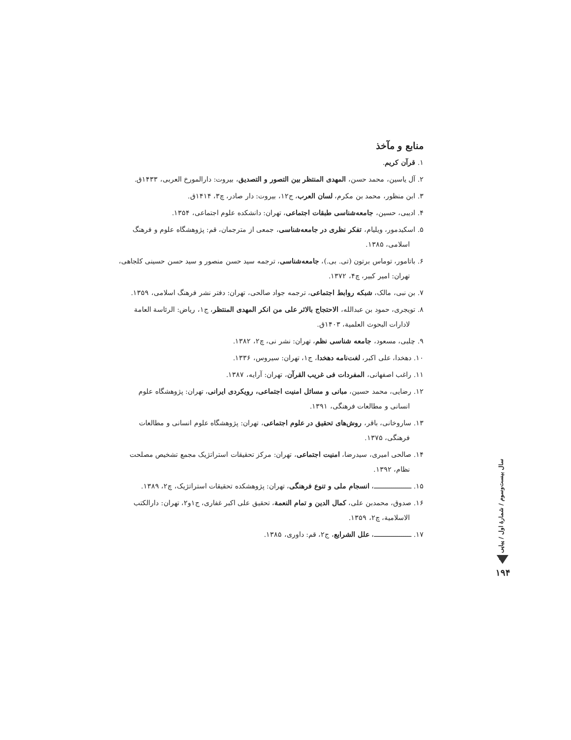منابع و مآخذ
۱. قرآن کریم.
۲. آل یاسین، محمد حسن، المهدی المنتظر بین التصور و التصدیق، بیروت: دارالمورخ العربی، ۱۴۳۳ق.
۳. ابن منظور، محمد بن مکرم، لسان العرب، ج۱۲، بیروت: دار صادر، چ۳، ۱۴۱۴ق.
۴. ادیبی، حسین، جامعه‌شناسی طبقات اجتماعی، تهران: دانشکده علوم اجتماعی، ۱۳۵۴.
۵. اسکیدمور، ویلیام، تفکر نظری در جامعه‌شناسی، جمعی از مترجمان، قم: پژوهشگاه علوم و فرهنگ اسلامی، ۱۳۸۵.
۶. باتامور، توماس برتون (تی. بی.)، جامعه‌شناسی، ترجمه سید حسن منصور و سید حسن حسینی کلجاهی، تهران: امیر کبیر، چ۴، ۱۳۷۲.
۷. بن نبی، مالک، شبکه روابط اجتماعی، ترجمه جواد صالحی، تهران: دفتر نشر فرهنگ اسلامی، ۱۳۵۹.
۸. تویجری، حمود بن عبدالله، الاحتجاج بالاثر علی من انکر المهدی المنتظر، ج۱، ریاض: الرئاسة العامة لادارات البحوث العلمیة، ۱۴۰۳ق.
۹. چلبی، مسعود، جامعه شناسی نظم، تهران: نشر نی، چ۲، ۱۳۸۲.
۱۰. دهخدا، علی اکبر، لغت‌نامه دهخدا، ج۱، تهران: سیروس، ۱۳۳۶.
۱۱. راغب اصفهانی، المفردات فی غریب القرآن، تهران: آرایه، ۱۳۸۷.
۱۲. رضایی، محمد حسین، مبانی و مسائل امنیت اجتماعی، رویکردی ایرانی، تهران: پژوهشگاه علوم انسانی و مطالعات فرهنگی، ۱۳۹۱.
۱۳. ساروخانی، باقر، روش‌های تحقیق در علوم اجتماعی، تهران: پژوهشگاه علوم انسانی و مطالعات فرهنگی، ۱۳۷۵.
۱۴. صالحی امیری، سیدرضا، امنیت اجتماعی، تهران: مرکز تحقیقات استراتژیک مجمع تشخیص مصلحت نظام، ۱۳۹۲.
۱۵. ـــــــــــــــــــ، انسجام ملی و تنوع فرهنگی، تهران: پژوهشکده تحقیقات استراتژیک، چ۲، ۱۳۸۹.
۱۶. صدوق، محمدبن علی، کمال الدین و تمام النعمة، تحقیق علی اکبر غفاری، ج۱و۲، تهران: دارالکتب الاسلامیة، چ۲، ۱۳۵۹.
۱۷. ـــــــــــــــــــ، علل الشرایع، ج۲، قم: داوری، ۱۳۸۵.
سال بیست‌وسوم / شمارهٔ اول / پیاپی ۸۷
۱۹۴